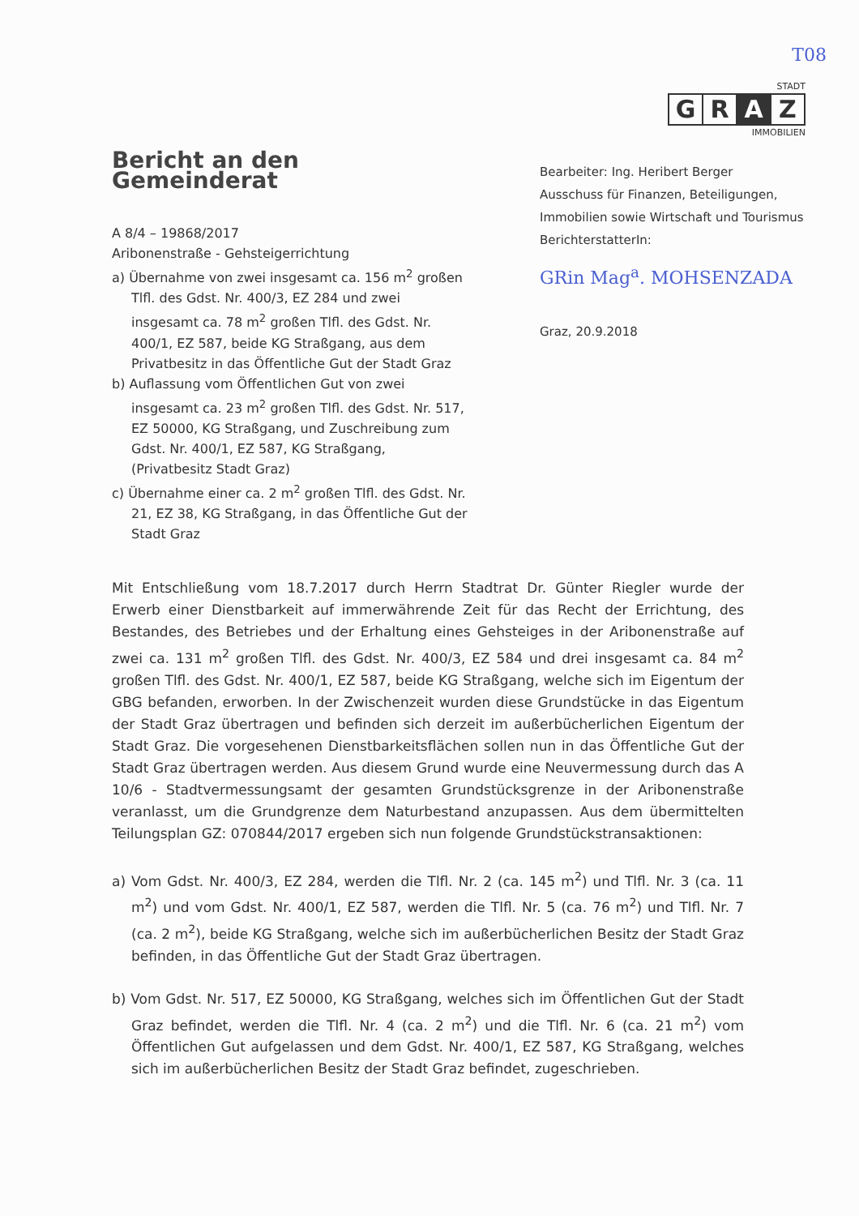T08
STADT
G R A Z
IMMOBILIEN
Bericht an den Gemeinderat
A 8/4 – 19868/2017
Aribonenstraße - Gehsteigerrichtung
a) Übernahme von zwei insgesamt ca. 156 m<sup>2</sup> großen Tlfl. des Gdst. Nr. 400/3, EZ 284 und zwei insgesamt ca. 78 m<sup>2</sup> großen Tlfl. des Gdst. Nr. 400/1, EZ 587, beide KG Straßgang, aus dem Privatbesitz in das Öffentliche Gut der Stadt Graz
b) Auflassung vom Öffentlichen Gut von zwei insgesamt ca. 23 m<sup>2</sup> großen Tlfl. des Gdst. Nr. 517, EZ 50000, KG Straßgang, und Zuschreibung zum Gdst. Nr. 400/1, EZ 587, KG Straßgang, (Privatbesitz Stadt Graz)
c) Übernahme einer ca. 2 m<sup>2</sup> großen Tlfl. des Gdst. Nr. 21, EZ 38, KG Straßgang, in das Öffentliche Gut der Stadt Graz
Bearbeiter: Ing. Heribert Berger
Ausschuss für Finanzen, Beteiligungen, Immobilien sowie Wirtschaft und Tourismus
BerichterstatterIn:
GRin Mag<sup>a</sup>. MOHSENZADA
Graz, 20.9.2018
Mit Entschließung vom 18.7.2017 durch Herrn Stadtrat Dr. Günter Riegler wurde der Erwerb einer Dienstbarkeit auf immerwährende Zeit für das Recht der Errichtung, des Bestandes, des Betriebes und der Erhaltung eines Gehsteiges in der Aribonenstraße auf zwei ca. 131 m<sup>2</sup> großen Tlfl. des Gdst. Nr. 400/3, EZ 584 und drei insgesamt ca. 84 m<sup>2</sup> großen Tlfl. des Gdst. Nr. 400/1, EZ 587, beide KG Straßgang, welche sich im Eigentum der GBG befanden, erworben. In der Zwischenzeit wurden diese Grundstücke in das Eigentum der Stadt Graz übertragen und befinden sich derzeit im außerbücherlichen Eigentum der Stadt Graz. Die vorgesehenen Dienstbarkeitsflächen sollen nun in das Öffentliche Gut der Stadt Graz übertragen werden. Aus diesem Grund wurde eine Neuvermessung durch das A 10/6 - Stadtvermessungsamt der gesamten Grundstücksgrenze in der Aribonenstraße veranlasst, um die Grundgrenze dem Naturbestand anzupassen. Aus dem übermittelten Teilungsplan GZ: 070844/2017 ergeben sich nun folgende Grundstückstransaktionen:
a) Vom Gdst. Nr. 400/3, EZ 284, werden die Tlfl. Nr. 2 (ca. 145 m<sup>2</sup>) und Tlfl. Nr. 3 (ca. 11 m<sup>2</sup>) und vom Gdst. Nr. 400/1, EZ 587, werden die Tlfl. Nr. 5 (ca. 76 m<sup>2</sup>) und Tlfl. Nr. 7 (ca. 2 m<sup>2</sup>), beide KG Straßgang, welche sich im außerbücherlichen Besitz der Stadt Graz befinden, in das Öffentliche Gut der Stadt Graz übertragen.
b) Vom Gdst. Nr. 517, EZ 50000, KG Straßgang, welches sich im Öffentlichen Gut der Stadt Graz befindet, werden die Tlfl. Nr. 4 (ca. 2 m<sup>2</sup>) und die Tlfl. Nr. 6 (ca. 21 m<sup>2</sup>) vom Öffentlichen Gut aufgelassen und dem Gdst. Nr. 400/1, EZ 587, KG Straßgang, welches sich im außerbücherlichen Besitz der Stadt Graz befindet, zugeschrieben.